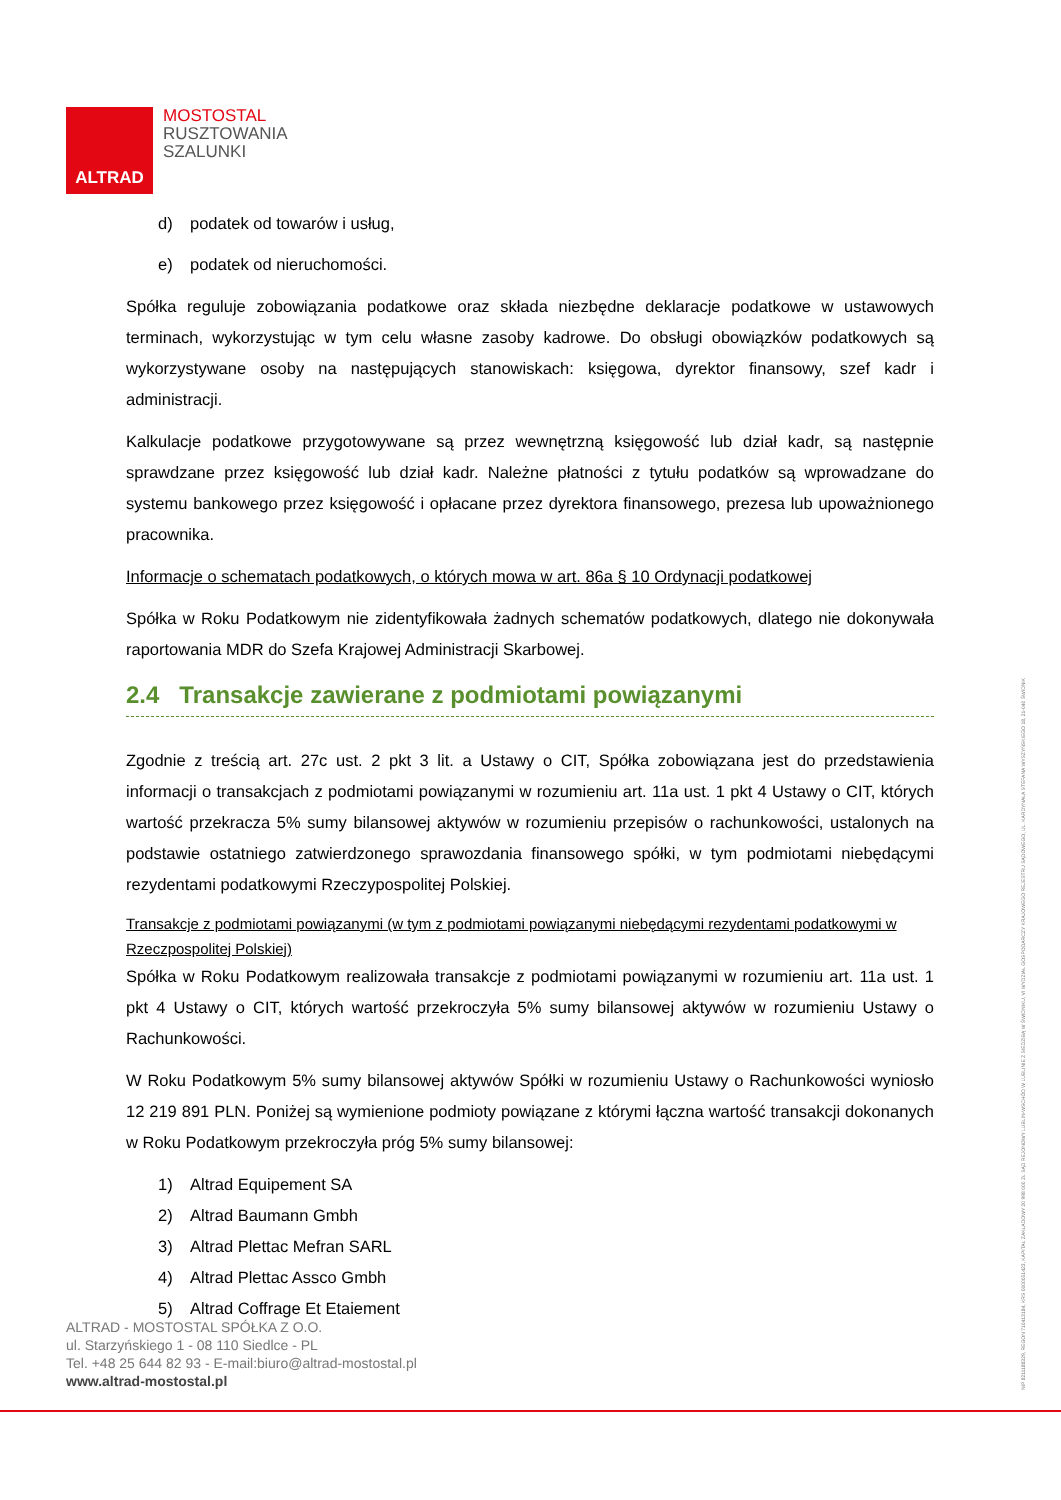ALTRAD
MOSTOSTAL
RUSZTOWANIA
SZALUNKI
d) podatek od towarów i usług,
e) podatek od nieruchomości.
Spółka reguluje zobowiązania podatkowe oraz składa niezbędne deklaracje podatkowe w ustawowych terminach, wykorzystując w tym celu własne zasoby kadrowe. Do obsługi obowiązków podatkowych są wykorzystywane osoby na następujących stanowiskach: księgowa, dyrektor finansowy, szef kadr i administracji.
Kalkulacje podatkowe przygotowywane są przez wewnętrzną księgowość lub dział kadr, są następnie sprawdzane przez księgowość lub dział kadr. Należne płatności z tytułu podatków są wprowadzane do systemu bankowego przez księgowość i opłacane przez dyrektora finansowego, prezesa lub upoważnionego pracownika.
Informacje o schematach podatkowych, o których mowa w art. 86a § 10 Ordynacji podatkowej
Spółka w Roku Podatkowym nie zidentyfikowała żadnych schematów podatkowych, dlatego nie dokonywała raportowania MDR do Szefa Krajowej Administracji Skarbowej.
2.4 Transakcje zawierane z podmiotami powiązanymi
Zgodnie z treścią art. 27c ust. 2 pkt 3 lit. a Ustawy o CIT, Spółka zobowiązana jest do przedstawienia informacji o transakcjach z podmiotami powiązanymi w rozumieniu art. 11a ust. 1 pkt 4 Ustawy o CIT, których wartość przekracza 5% sumy bilansowej aktywów w rozumieniu przepisów o rachunkowości, ustalonych na podstawie ostatniego zatwierdzonego sprawozdania finansowego spółki, w tym podmiotami niebędącymi rezydentami podatkowymi Rzeczypospolitej Polskiej.
Transakcje z podmiotami powiązanymi (w tym z podmiotami powiązanymi niebędącymi rezydentami podatkowymi w Rzeczpospolitej Polskiej)
Spółka w Roku Podatkowym realizowała transakcje z podmiotami powiązanymi w rozumieniu art. 11a ust. 1 pkt 4 Ustawy o CIT, których wartość przekroczyła 5% sumy bilansowej aktywów w rozumieniu Ustawy o Rachunkowości.
W Roku Podatkowym 5% sumy bilansowej aktywów Spółki w rozumieniu Ustawy o Rachunkowości wyniosło 12 219 891 PLN. Poniżej są wymienione podmioty powiązane z którymi łączna wartość transakcji dokonanych w Roku Podatkowym przekroczyła próg 5% sumy bilansowej:
1) Altrad Equipement SA
2) Altrad Baumann Gmbh
3) Altrad Plettac Mefran SARL
4) Altrad Plettac Assco Gmbh
5) Altrad Coffrage Et Etaiement
ALTRAD - MOSTOSTAL SPÓŁKA Z O.O.
ul. Starzyńskiego 1 - 08 110 Siedlce - PL
Tel. +48 25 644 82 93 - E-mail:biuro@altrad-mostostal.pl
www.altrad-mostostal.pl
NIP 8211188329, REGON 710413184, KRS 0000051423, KAPITAŁ ZAKŁADOWY 20 998 000 ZŁ SĄD REJONOWY LUBLIN-WSCHÓD W LUBLINIE Z SIEDZIBĄ W ŚWIDNIKU, VI WYDZIAŁ GOSPODARCZY KRAJOWEGO REJESTRU SĄDOWEGO, UL. KARDYNAŁA STEFANA WYSZYŃSKIEGO 18, 21-040 ŚWIDNIK